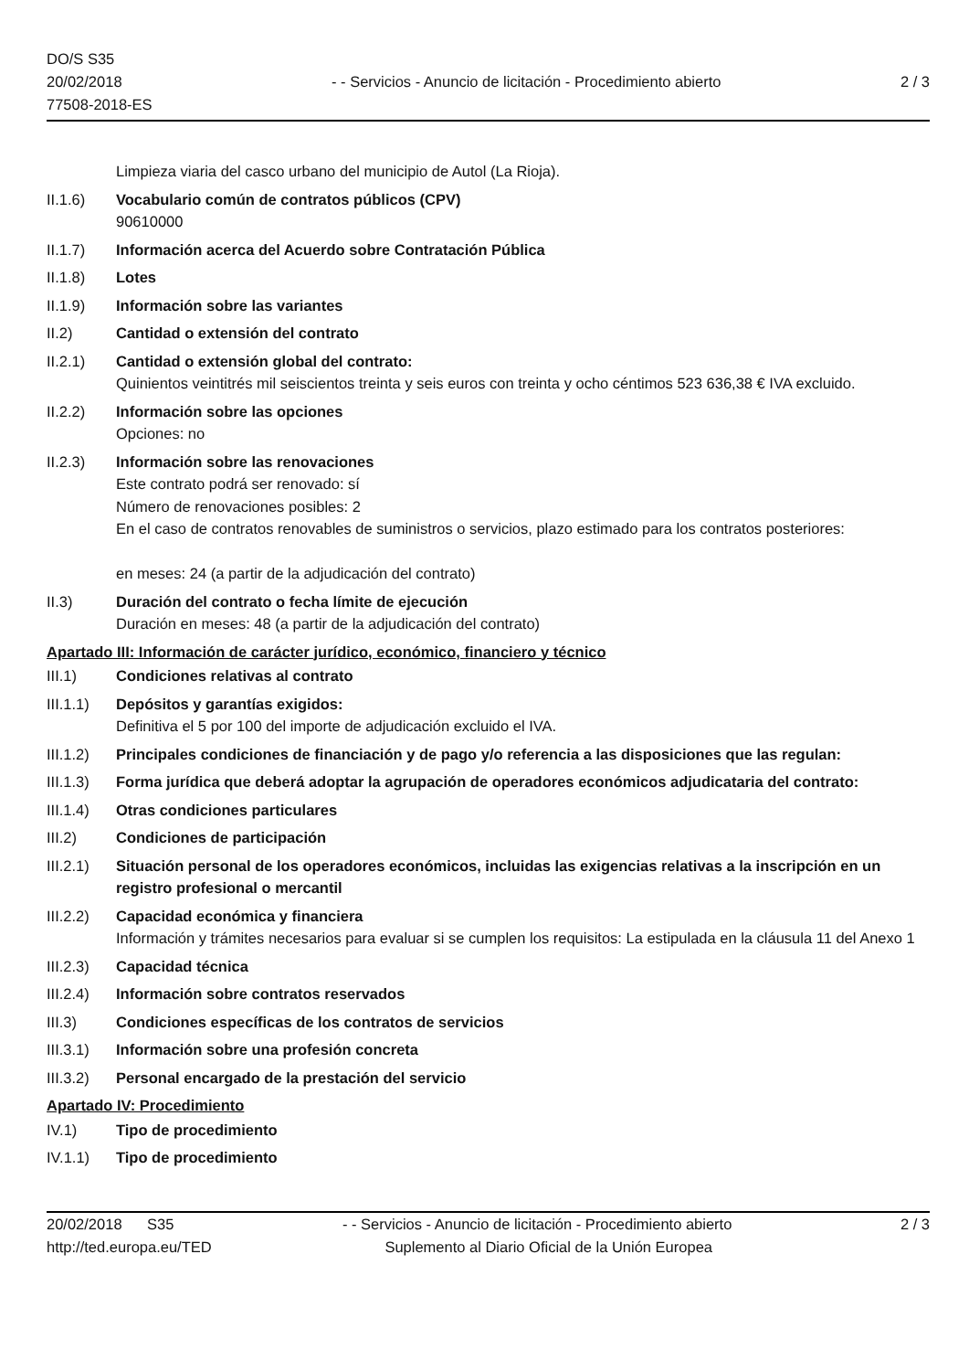DO/S S35
20/02/2018
77508-2018-ES
- - Servicios - Anuncio de licitación - Procedimiento abierto
2 / 3
Limpieza viaria del casco urbano del municipio de Autol (La Rioja).
II.1.6) Vocabulario común de contratos públicos (CPV)
90610000
II.1.7) Información acerca del Acuerdo sobre Contratación Pública
II.1.8) Lotes
II.1.9) Información sobre las variantes
II.2) Cantidad o extensión del contrato
II.2.1) Cantidad o extensión global del contrato:
Quinientos veintitrés mil seiscientos treinta y seis euros con treinta y ocho céntimos 523 636,38 € IVA excluido.
II.2.2) Información sobre las opciones
Opciones: no
II.2.3) Información sobre las renovaciones
Este contrato podrá ser renovado: sí
Número de renovaciones posibles: 2
En el caso de contratos renovables de suministros o servicios, plazo estimado para los contratos posteriores:
en meses: 24 (a partir de la adjudicación del contrato)
II.3) Duración del contrato o fecha límite de ejecución
Duración en meses: 48 (a partir de la adjudicación del contrato)
Apartado III: Información de carácter jurídico, económico, financiero y técnico
III.1) Condiciones relativas al contrato
III.1.1)
Depósitos y garantías exigidos:
Definitiva el 5 por 100 del importe de adjudicación excluido el IVA.
III.1.2)
Principales condiciones de financiación y de pago y/o referencia a las disposiciones que las regulan:
III.1.3)
Forma jurídica que deberá adoptar la agrupación de operadores económicos adjudicataria del contrato:
III.1.4)
Otras condiciones particulares
III.2) Condiciones de participación
III.2.1)
Situación personal de los operadores económicos, incluidas las exigencias relativas a la inscripción en un registro profesional o mercantil
III.2.2)
Capacidad económica y financiera
Información y trámites necesarios para evaluar si se cumplen los requisitos: La estipulada en la cláusula 11 del Anexo 1
III.2.3)
Capacidad técnica
III.2.4)
Información sobre contratos reservados
III.3) Condiciones específicas de los contratos de servicios
III.3.1)
Información sobre una profesión concreta
III.3.2)
Personal encargado de la prestación del servicio
Apartado IV: Procedimiento
IV.1) Tipo de procedimiento
IV.1.1) Tipo de procedimiento
20/02/2018 S35 - - Servicios - Anuncio de licitación - Procedimiento abierto
2 / 3
http://ted.europa.eu/TED Suplemento al Diario Oficial de la Unión Europea